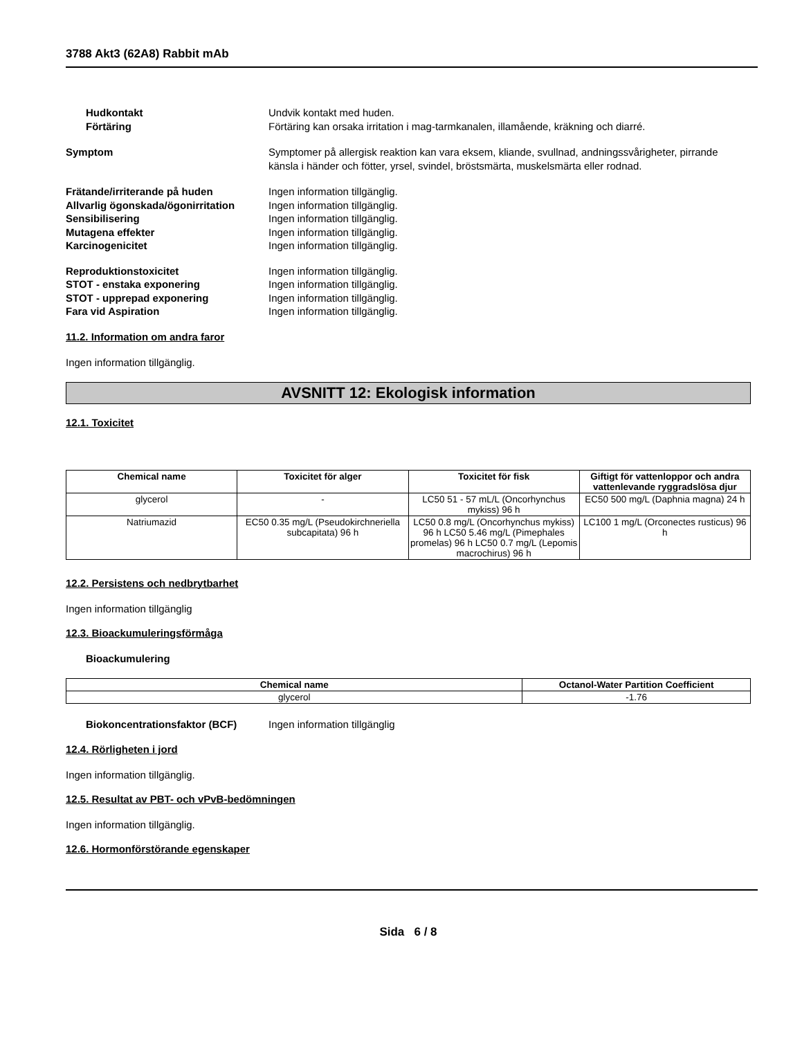3788 Akt3 (62A8) Rabbit mAb
Hudkontakt Undvik kontakt med huden.
Förtäring Förtäring kan orsaka irritation i mag-tarmkanalen, illamående, kräkning och diarré.
Symptom Symptomer på allergisk reaktion kan vara eksem, kliande, svullnad, andningssvårigheter, pirrande känsla i händer och fötter, yrsel, svindel, bröstsmärta, muskelsmärta eller rodnad.
Frätande/irriterande på huden Ingen information tillgänglig.
Allvarlig ögonskada/ögonirritation
Ingen information tillgänglig.
Sensibilisering Ingen information tillgänglig.
Mutagena effekter Ingen information tillgänglig.
Karcinogenicitet Ingen information tillgänglig.
Reproduktionstoxicitet Ingen information tillgänglig.
STOT - enstaka exponering Ingen information tillgänglig.
STOT - upprepad exponering Ingen information tillgänglig.
Fara vid Aspiration Ingen information tillgänglig.
11.2. Information om andra faror
Ingen information tillgänglig.
AVSNITT 12: Ekologisk information
12.1. Toxicitet
| Chemical name | Toxicitet för alger | Toxicitet för fisk | Giftigt för vattenloppor och andra vattenlevande ryggradslösa djur |
| --- | --- | --- | --- |
| glycerol | - | LC50 51 - 57 mL/L (Oncorhynchus mykiss) 96 h | EC50 500 mg/L (Daphnia magna) 24 h |
| Natriumazid | EC50 0.35 mg/L (Pseudokirchneriella subcapitata) 96 h | LC50 0.8 mg/L (Oncorhynchus mykiss) 96 h LC50 5.46 mg/L (Pimephales promelas) 96 h LC50 0.7 mg/L (Lepomis macrochirus) 96 h | LC100 1 mg/L (Orconectes rusticus) 96 h |
12.2. Persistens och nedbrytbarhet
Ingen information tillgänglig
12.3. Bioackumuleringsförmåga
Bioackumulering
| Chemical name | Octanol-Water Partition Coefficient |
| --- | --- |
| glycerol | -1.76 |
Biokoncentrationsfaktor (BCF) Ingen information tillgänglig
12.4. Rörligheten i jord
Ingen information tillgänglig.
12.5. Resultat av PBT- och vPvB-bedömningen
Ingen information tillgänglig.
12.6. Hormonförstörande egenskaper
Sida 6 / 8